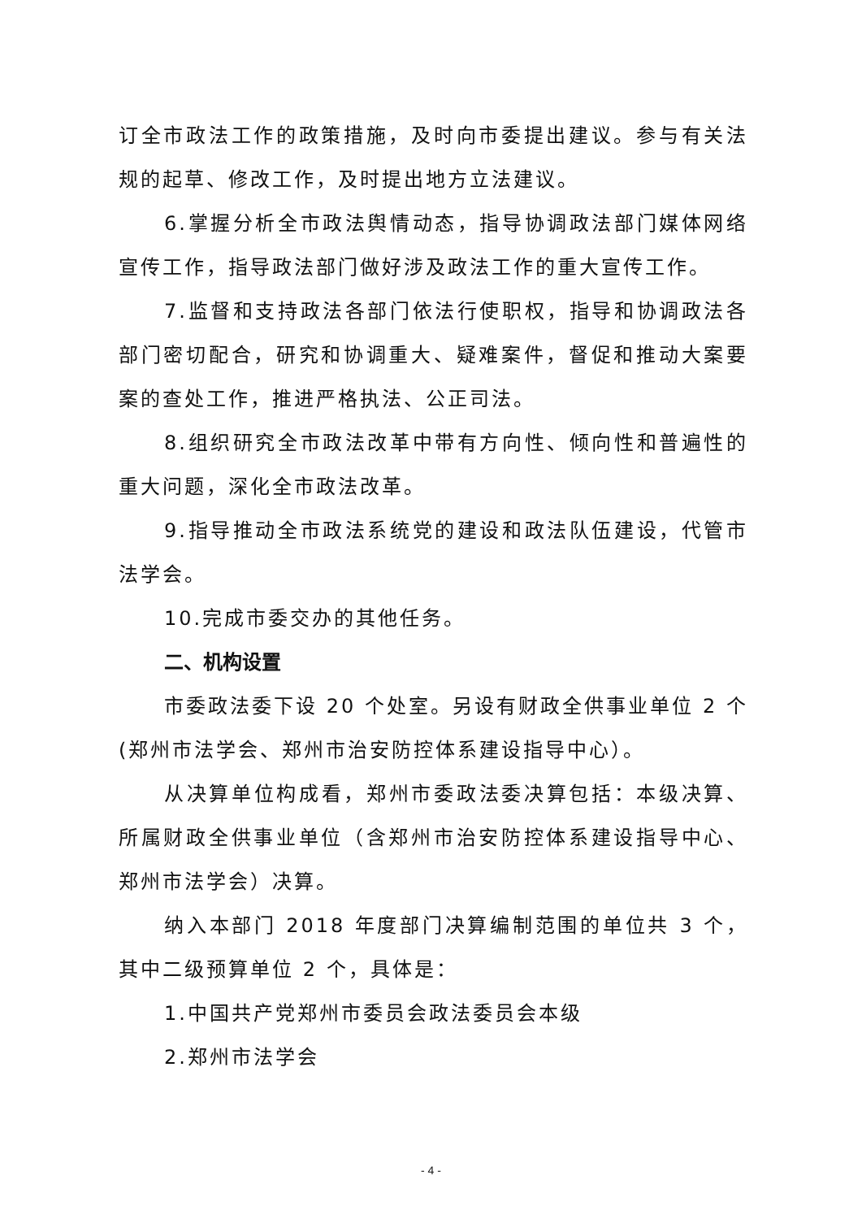订全市政法工作的政策措施，及时向市委提出建议。参与有关法规的起草、修改工作，及时提出地方立法建议。
6.掌握分析全市政法舆情动态，指导协调政法部门媒体网络宣传工作，指导政法部门做好涉及政法工作的重大宣传工作。
7.监督和支持政法各部门依法行使职权，指导和协调政法各部门密切配合，研究和协调重大、疑难案件，督促和推动大案要案的查处工作，推进严格执法、公正司法。
8.组织研究全市政法改革中带有方向性、倾向性和普遍性的重大问题，深化全市政法改革。
9.指导推动全市政法系统党的建设和政法队伍建设，代管市法学会。
10.完成市委交办的其他任务。
二、机构设置
市委政法委下设 20 个处室。另设有财政全供事业单位 2 个(郑州市法学会、郑州市治安防控体系建设指导中心）。
从决算单位构成看，郑州市委政法委决算包括：本级决算、所属财政全供事业单位（含郑州市治安防控体系建设指导中心、郑州市法学会）决算。
纳入本部门 2018 年度部门决算编制范围的单位共 3 个，其中二级预算单位 2 个，具体是：
1.中国共产党郑州市委员会政法委员会本级
2.郑州市法学会
- 4 -